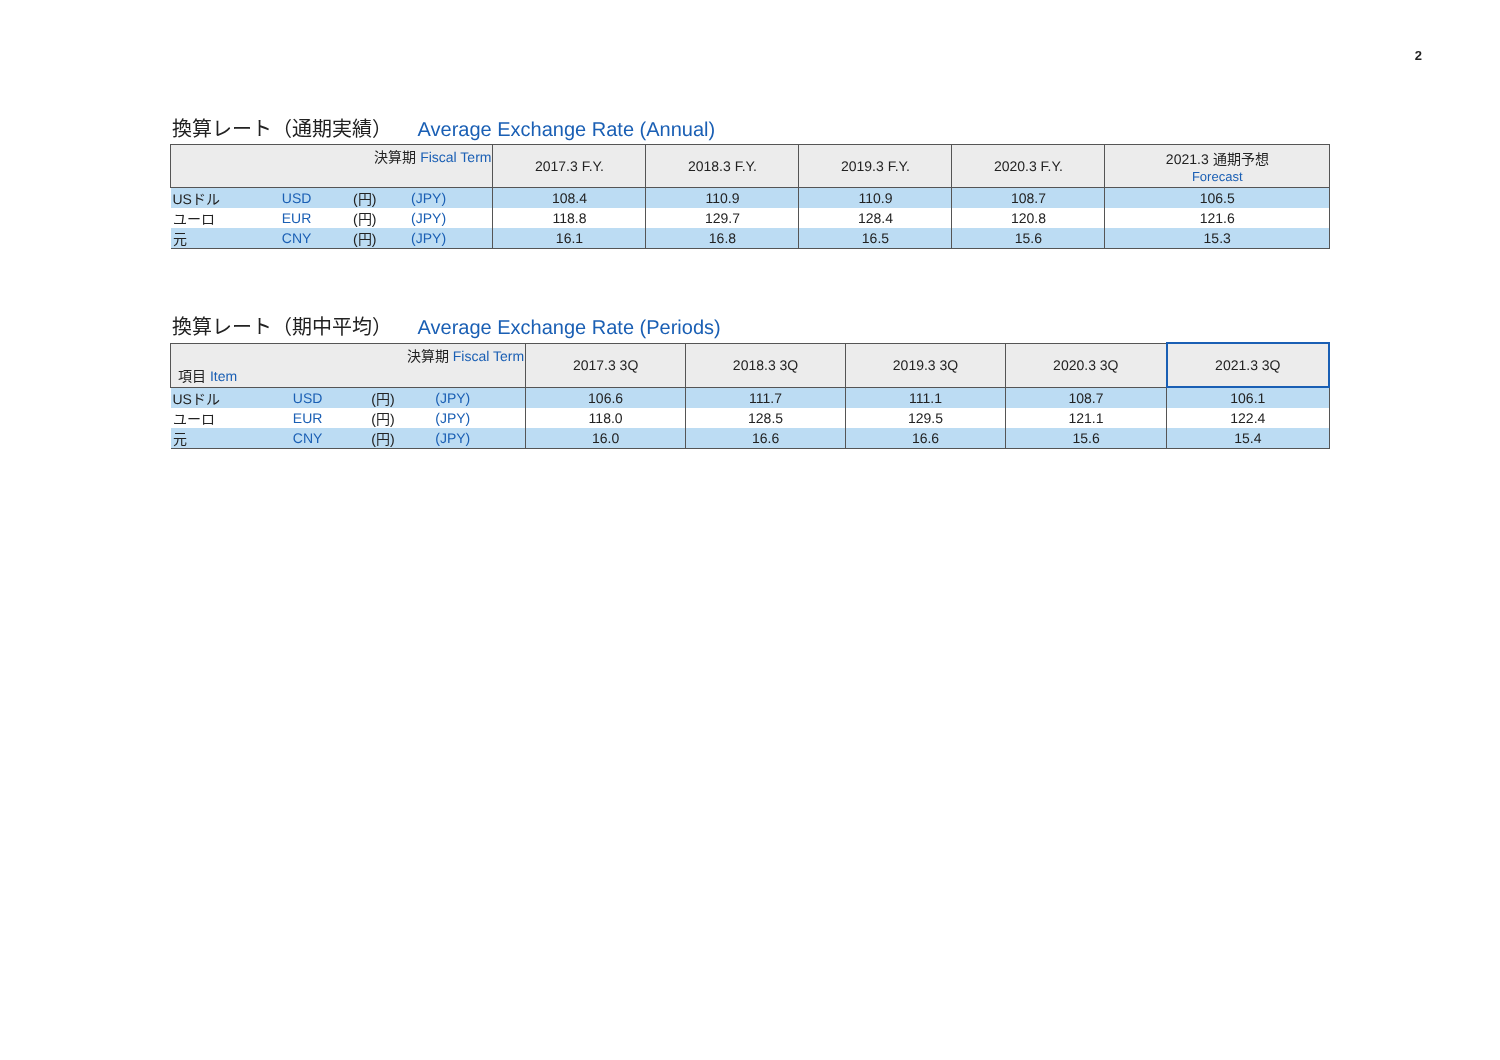2
換算レート（通期実績） Average Exchange Rate (Annual)
| 決算期 Fiscal Term | | | | 2017.3 F.Y. | 2018.3 F.Y. | 2019.3 F.Y. | 2020.3 F.Y. | 2021.3 通期予想 Forecast |
| --- | --- | --- | --- | --- | --- | --- | --- | --- |
| USドル | USD | (円) | (JPY) | 108.4 | 110.9 | 110.9 | 108.7 | 106.5 |
| ユーロ | EUR | (円) | (JPY) | 118.8 | 129.7 | 128.4 | 120.8 | 121.6 |
| 元 | CNY | (円) | (JPY) | 16.1 | 16.8 | 16.5 | 15.6 | 15.3 |
換算レート（期中平均） Average Exchange Rate (Periods)
| 決算期 Fiscal Term 項目 Item | | | | 2017.3 3Q | 2018.3 3Q | 2019.3 3Q | 2020.3 3Q | 2021.3 3Q |
| --- | --- | --- | --- | --- | --- | --- | --- | --- |
| USドル | USD | (円) | (JPY) | 106.6 | 111.7 | 111.1 | 108.7 | 106.1 |
| ユーロ | EUR | (円) | (JPY) | 118.0 | 128.5 | 129.5 | 121.1 | 122.4 |
| 元 | CNY | (円) | (JPY) | 16.0 | 16.6 | 16.6 | 15.6 | 15.4 |